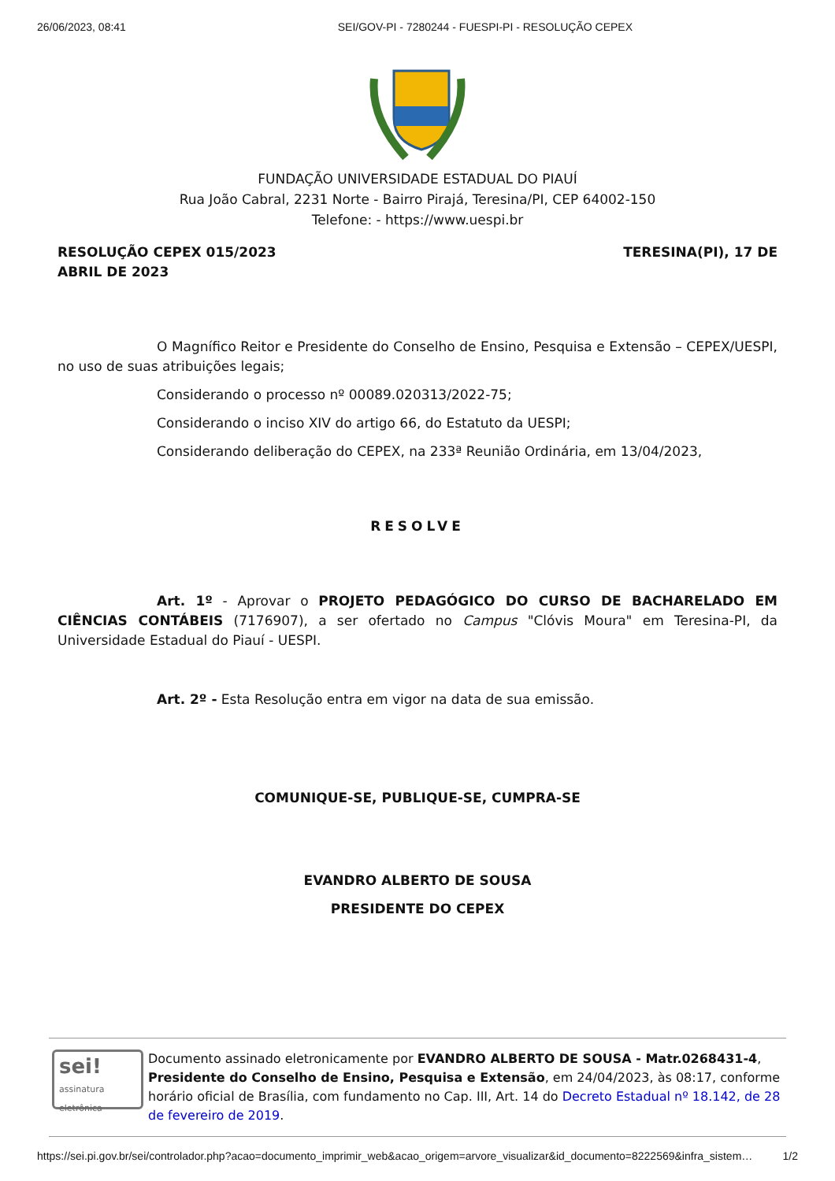26/06/2023, 08:41 SEI/GOV-PI - 7280244 - FUESPI-PI - RESOLUÇÃO CEPEX
FUNDAÇÃO UNIVERSIDADE ESTADUAL DO PIAUÍ
Rua João Cabral, 2231 Norte - Bairro Pirajá, Teresina/PI, CEP 64002-150
Telefone: - https://www.uespi.br
RESOLUÇÃO CEPEX 015/2023
ABRIL DE 2023 TERESINA(PI), 17 DE
O Magnífico Reitor e Presidente do Conselho de Ensino, Pesquisa e Extensão – CEPEX/UESPI, no uso de suas atribuições legais;
Considerando o processo nº 00089.020313/2022-75;
Considerando o inciso XIV do artigo 66, do Estatuto da UESPI;
Considerando deliberação do CEPEX, na 233ª Reunião Ordinária, em 13/04/2023,
RESOLVE
Art. 1º - Aprovar o PROJETO PEDAGÓGICO DO CURSO DE BACHARELADO EM CIÊNCIAS CONTÁBEIS (7176907), a ser ofertado no Campus "Clóvis Moura" em Teresina-PI, da Universidade Estadual do Piauí - UESPI.
Art. 2º - Esta Resolução entra em vigor na data de sua emissão.
COMUNIQUE-SE, PUBLIQUE-SE, CUMPRA-SE
EVANDRO ALBERTO DE SOUSA
PRESIDENTE DO CEPEX
sei!
assinatura eletrônica
Documento assinado eletronicamente por EVANDRO ALBERTO DE SOUSA - Matr.0268431-4, Presidente do Conselho de Ensino, Pesquisa e Extensão, em 24/04/2023, às 08:17, conforme horário oficial de Brasília, com fundamento no Cap. III, Art. 14 do Decreto Estadual nº 18.142, de 28 de fevereiro de 2019.
https://sei.pi.gov.br/sei/controlador.php?acao=documento_imprimir_web&acao_origem=arvore_visualizar&id_documento=8222569&infra_sistem… 1/2